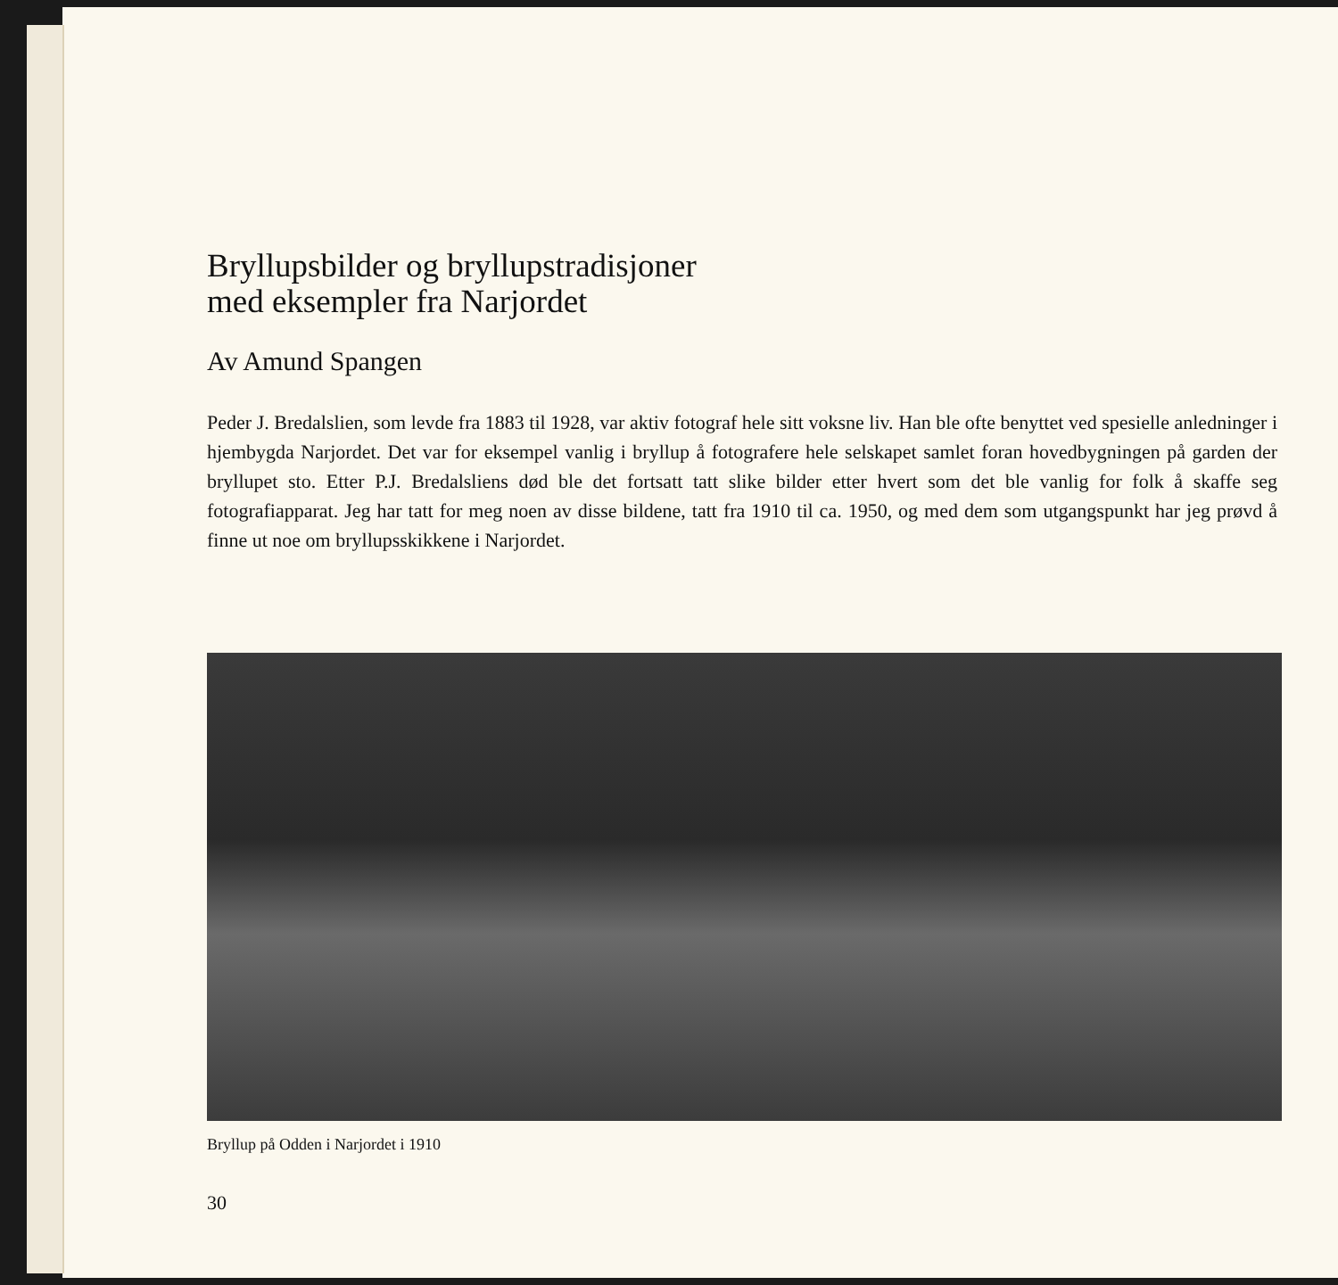Bryllupsbilder og bryllupstradisjoner
med eksempler fra Narjordet
Av Amund Spangen
Peder J. Bredalslien, som levde fra 1883 til 1928, var aktiv fotograf hele sitt voksne liv. Han ble ofte benyttet ved spesielle anledninger i hjembygda Narjordet. Det var for eksempel vanlig i bryllup å fotografere hele selskapet samlet foran hovedbygningen på garden der bryllupet sto. Etter P.J. Bredalsliens død ble det fortsatt tatt slike bilder etter hvert som det ble vanlig for folk å skaffe seg fotografiapparat. Jeg har tatt for meg noen av disse bildene, tatt fra 1910 til ca. 1950, og med dem som utgangspunkt har jeg prøvd å finne ut noe om bryllupsskikkene i Narjordet.
Bryllup på Odden i Narjordet i 1910
30